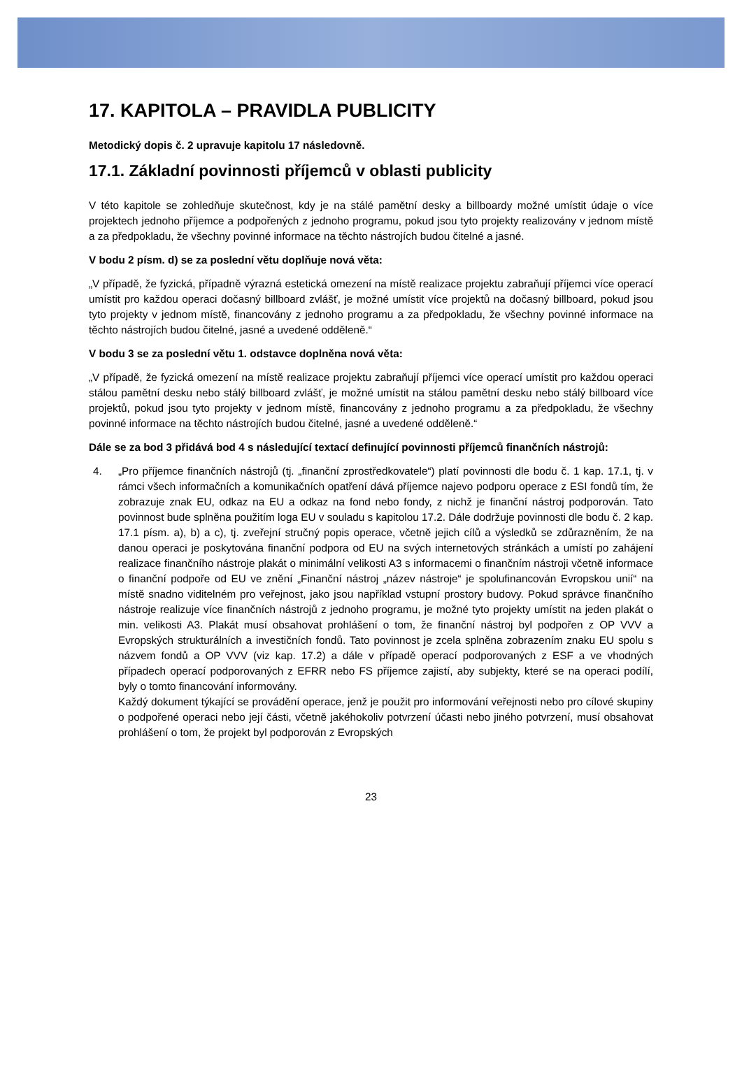17. KAPITOLA – PRAVIDLA PUBLICITY
Metodický dopis č. 2 upravuje kapitolu 17 následovně.
17.1. Základní povinnosti příjemců v oblasti publicity
V této kapitole se zohledňuje skutečnost, kdy je na stálé pamětní desky a billboardy možné umístit údaje o více projektech jednoho příjemce a podpořených z jednoho programu, pokud jsou tyto projekty realizovány v jednom místě a za předpokladu, že všechny povinné informace na těchto nástrojích budou čitelné a jasné.
V bodu 2 písm. d) se za poslední větu doplňuje nová věta:
„V případě, že fyzická, případně výrazná estetická omezení na místě realizace projektu zabraňují příjemci více operací umístit pro každou operaci dočasný billboard zvlášť, je možné umístit více projektů na dočasný billboard, pokud jsou tyto projekty v jednom místě, financovány z jednoho programu a za předpokladu, že všechny povinné informace na těchto nástrojích budou čitelné, jasné a uvedené odděleně.“
V bodu 3 se za poslední větu 1. odstavce doplněna nová věta:
„V případě, že fyzická omezení na místě realizace projektu zabraňují příjemci více operací umístit pro každou operaci stálou pamětní desku nebo stálý billboard zvlášť, je možné umístit na stálou pamětní desku nebo stálý billboard více projektů, pokud jsou tyto projekty v jednom místě, financovány z jednoho programu a za předpokladu, že všechny povinné informace na těchto nástrojích budou čitelné, jasné a uvedené odděleně.“
Dále se za bod 3 přidává bod 4 s následující textací definující povinnosti příjemců finančních nástrojů:
4. „Pro příjemce finančních nástrojů (tj. „finanční zprostředkovatele“) platí povinnosti dle bodu č. 1 kap. 17.1, tj. v rámci všech informačních a komunikačních opatření dává příjemce najevo podporu operace z ESI fondů tím, že zobrazuje znak EU, odkaz na EU a odkaz na fond nebo fondy, z nichž je finanční nástroj podporován. Tato povinnost bude splněna použitím loga EU v souladu s kapitolou 17.2. Dále dodržuje povinnosti dle bodu č. 2 kap. 17.1 písm. a), b) a c), tj. zveřejní stručný popis operace, včetně jejich cílů a výsledků se zdůrazněním, že na danou operaci je poskytována finanční podpora od EU na svých internetových stránkách a umístí po zahájení realizace finančního nástroje plakát o minimální velikosti A3 s informacemi o finančním nástroji včetně informace o finanční podpoře od EU ve znění „Finanční nástroj „název nástroje“ je spolufinancován Evropskou unií“ na místě snadno viditelném pro veřejnost, jako jsou například vstupní prostory budovy. Pokud správce finančního nástroje realizuje více finančních nástrojů z jednoho programu, je možné tyto projekty umístit na jeden plakát o min. velikosti A3. Plakát musí obsahovat prohlášení o tom, že finanční nástroj byl podpořen z OP VVV a Evropských strukturálních a investičních fondů. Tato povinnost je zcela splněna zobrazením znaku EU spolu s názvem fondů a OP VVV (viz kap. 17.2) a dále v případě operací podporovaných z ESF a ve vhodných případech operací podporovaných z EFRR nebo FS příjemce zajistí, aby subjekty, které se na operaci podílí, byly o tomto financování informovány.
Každý dokument týkající se provádění operace, jenž je použit pro informování veřejnosti nebo pro cílové skupiny o podpořené operaci nebo její části, včetně jakéhokoliv potvrzení účasti nebo jiného potvrzení, musí obsahovat prohlášení o tom, že projekt byl podporován z Evropských
23